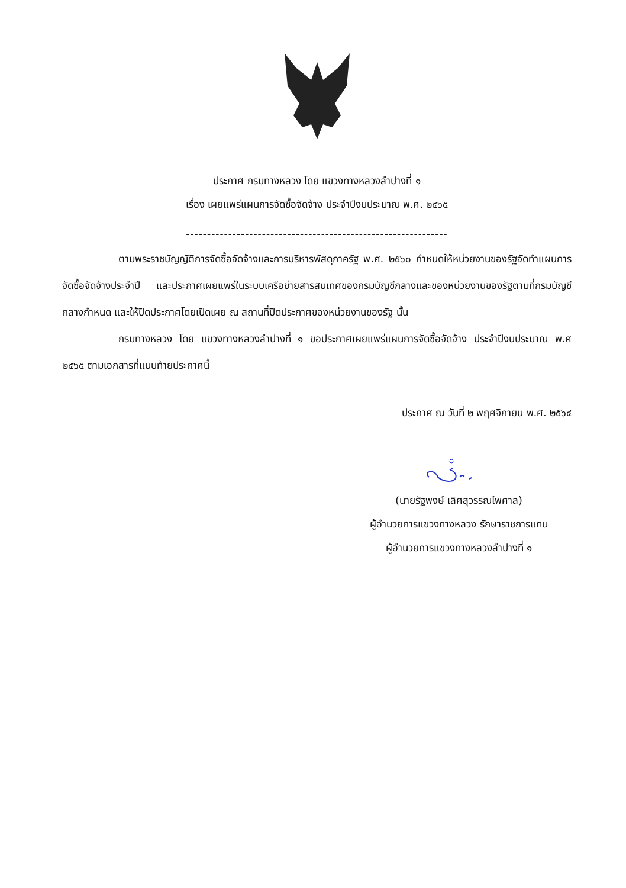ประกาศ กรมทางหลวง โดย แขวงทางหลวงลำปางที่ ๑
เรื่อง เผยแพร่แผนการจัดซื้อจัดจ้าง ประจำปีงบประมาณ พ.ศ. ๒๕๖๕
--------------------------------------------------------------
ตามพระราชบัญญัติการจัดซื้อจัดจ้างและการบริหารพัสดุภาครัฐ พ.ศ. ๒๕๖๐ กำหนดให้หน่วยงานของรัฐจัดทำแผนการจัดซื้อจัดจ้างประจำปี และประกาศเผยแพร่ในระบบเครือข่ายสารสนเทศของกรมบัญชีกลางและของหน่วยงานของรัฐตามที่กรมบัญชีกลางกำหนด และให้ปิดประกาศโดยเปิดเผย ณ สถานที่ปิดประกาศของหน่วยงานของรัฐ นั้น
กรมทางหลวง โดย แขวงทางหลวงลำปางที่ ๑ ขอประกาศเผยแพร่แผนการจัดซื้อจัดจ้าง ประจำปีงบประมาณ พ.ศ ๒๕๖๕ ตามเอกสารที่แนบท้ายประกาศนี้
ประกาศ ณ วันที่ ๒ พฤศจิกายน พ.ศ. ๒๕๖๔
(นายรัฐพงษ์ เลิศสุวรรณไพศาล)
ผู้อำนวยการแขวงทางหลวง รักษาราชการแทน
ผู้อำนวยการแขวงทางหลวงลำปางที่ ๑